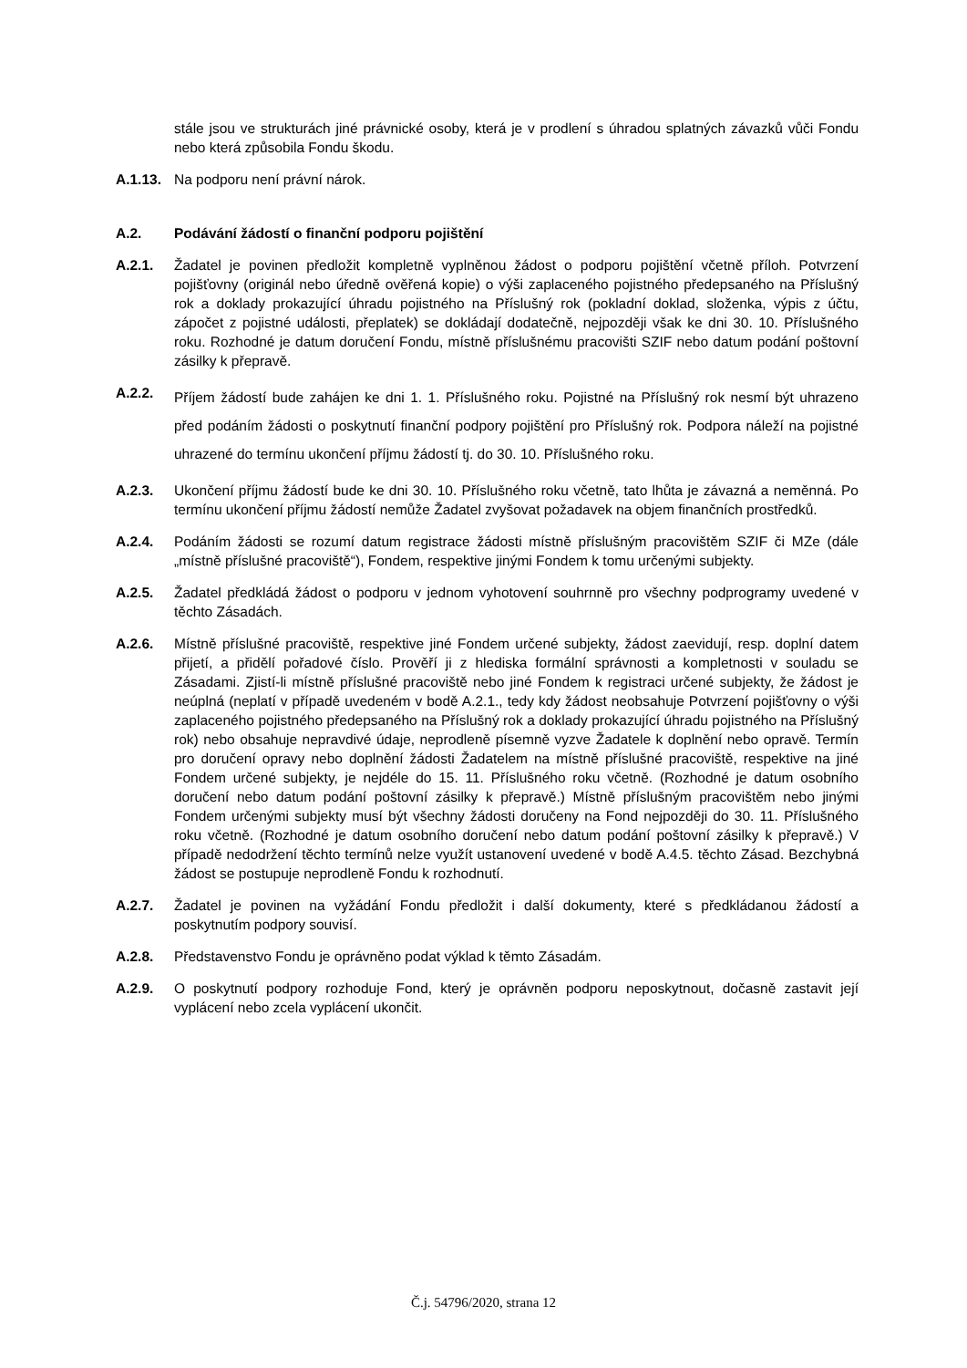stále jsou ve strukturách jiné právnické osoby, která je v prodlení s úhradou splatných závazků vůči Fondu nebo která způsobila Fondu škodu.
A.1.13.
Na podporu není právní nárok.
A.2. Podávání žádostí o finanční podporu pojištění
A.2.1. Žadatel je povinen předložit kompletně vyplněnou žádost o podporu pojištění včetně příloh. Potvrzení pojišťovny (originál nebo úředně ověřená kopie) o výši zaplaceného pojistného předepsaného na Příslušný rok a doklady prokazující úhradu pojistného na Příslušný rok (pokladní doklad, složenka, výpis z účtu, zápočet z pojistné události, přeplatek) se dokládají dodatečně, nejpozději však ke dni 30. 10. Příslušného roku. Rozhodné je datum doručení Fondu, místně příslušnému pracovišti SZIF nebo datum podání poštovní zásilky k přepravě.
A.2.2.
Příjem žádostí bude zahájen ke dni 1. 1. Příslušného roku. Pojistné na Příslušný rok nesmí být uhrazeno před podáním žádosti o poskytnutí finanční podpory pojištění pro Příslušný rok. Podpora náleží na pojistné uhrazené do termínu ukončení příjmu žádostí tj. do 30. 10. Příslušného roku.
A.2.3. Ukončení příjmu žádostí bude ke dni 30. 10. Příslušného roku včetně, tato lhůta je závazná a neměnná. Po termínu ukončení příjmu žádostí nemůže Žadatel zvyšovat požadavek na objem finančních prostředků.
A.2.4. Podáním žádosti se rozumí datum registrace žádosti místně příslušným pracovištěm SZIF či MZe (dále „místně příslušné pracoviště“), Fondem, respektive jinými Fondem k tomu určenými subjekty.
A.2.5. Žadatel předkládá žádost o podporu v jednom vyhotovení souhrnně pro všechny podprogramy uvedené v těchto Zásadách.
A.2.6. Místně příslušné pracoviště, respektive jiné Fondem určené subjekty, žádost zaevidují, resp. doplní datem přijetí, a přidělí pořadové číslo. Prověří ji z hlediska formální správnosti a kompletnosti v souladu se Zásadami. Zjistí-li místně příslušné pracoviště nebo jiné Fondem k registraci určené subjekty, že žádost je neúplná (neplatí v případě uvedeném v bodě A.2.1., tedy kdy žádost neobsahuje Potvrzení pojišťovny o výši zaplaceného pojistného předepsaného na Příslušný rok a doklady prokazující úhradu pojistného na Příslušný rok) nebo obsahuje nepravdivé údaje, neprodleně písemně vyzve Žadatele k doplnění nebo opravě. Termín pro doručení opravy nebo doplnění žádosti Žadatelem na místně příslušné pracoviště, respektive na jiné Fondem určené subjekty, je nejdéle do 15. 11. Příslušného roku včetně. (Rozhodné je datum osobního doručení nebo datum podání poštovní zásilky k přepravě.) Místně příslušným pracovištěm nebo jinými Fondem určenými subjekty musí být všechny žádosti doručeny na Fond nejpozději do 30. 11. Příslušného roku včetně. (Rozhodné je datum osobního doručení nebo datum podání poštovní zásilky k přepravě.) V případě nedodržení těchto termínů nelze využít ustanovení uvedené v bodě A.4.5. těchto Zásad. Bezchybná žádost se postupuje neprodleně Fondu k rozhodnutí.
A.2.7. Žadatel je povinen na vyžádání Fondu předložit i další dokumenty, které s předkládanou žádostí a poskytnutím podpory souvisí.
A.2.8. Představenstvo Fondu je oprávněno podat výklad k těmto Zásadám.
A.2.9. O poskytnutí podpory rozhoduje Fond, který je oprávněn podporu neposkytnout, dočasně zastavit její vyplácení nebo zcela vyplácení ukončit.
Č.j. 54796/2020, strana 12